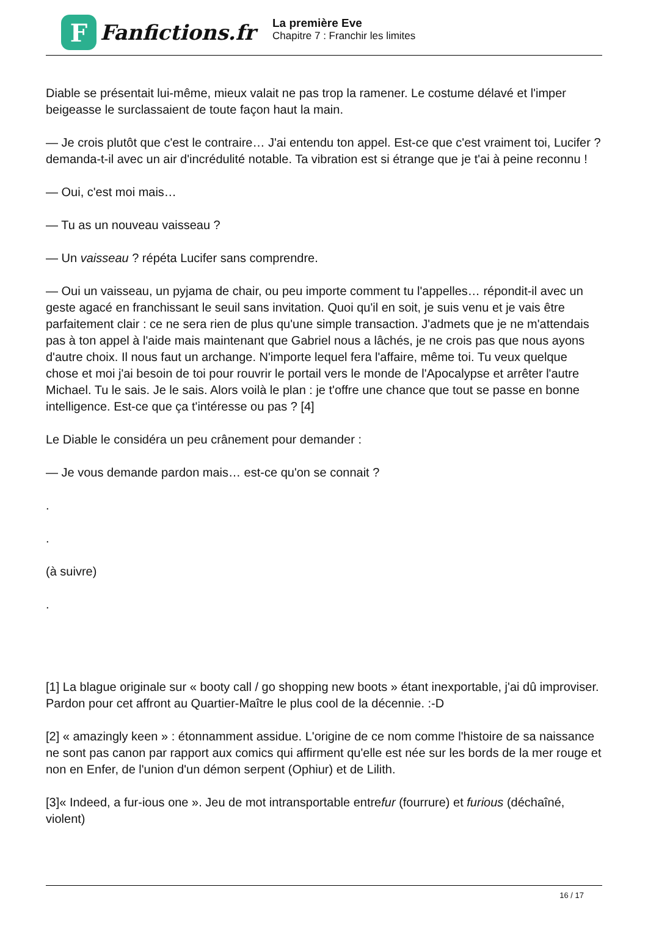F
Fanfictions.fr
La première Eve
Chapitre 7 : Franchir les limites
Diable se présentait lui-même, mieux valait ne pas trop la ramener. Le costume délavé et l'imper beigeasse le surclassaient de toute façon haut la main.
— Je crois plutôt que c'est le contraire… J'ai entendu ton appel. Est-ce que c'est vraiment toi, Lucifer ? demanda-t-il avec un air d'incrédulité notable. Ta vibration est si étrange que je t'ai à peine reconnu !
— Oui, c'est moi mais…
— Tu as un nouveau vaisseau ?
— Un vaisseau ? répéta Lucifer sans comprendre.
— Oui un vaisseau, un pyjama de chair, ou peu importe comment tu l'appelles… répondit-il avec un geste agacé en franchissant le seuil sans invitation. Quoi qu'il en soit, je suis venu et je vais être parfaitement clair : ce ne sera rien de plus qu'une simple transaction. J'admets que je ne m'attendais pas à ton appel à l'aide mais maintenant que Gabriel nous a lâchés, je ne crois pas que nous ayons d'autre choix. Il nous faut un archange. N'importe lequel fera l'affaire, même toi. Tu veux quelque chose et moi j'ai besoin de toi pour rouvrir le portail vers le monde de l'Apocalypse et arrêter l'autre Michael. Tu le sais. Je le sais. Alors voilà le plan : je t'offre une chance que tout se passe en bonne intelligence. Est-ce que ça t'intéresse ou pas ? [4]
Le Diable le considéra un peu crânement pour demander :
— Je vous demande pardon mais… est-ce qu'on se connait ?
.
.
(à suivre)
.
[1] La blague originale sur « booty call / go shopping new boots » étant inexportable, j'ai dû improviser. Pardon pour cet affront au Quartier-Maître le plus cool de la décennie. :-D
[2] « amazingly keen » : étonnamment assidue. L'origine de ce nom comme l'histoire de sa naissance ne sont pas canon par rapport aux comics qui affirment qu'elle est née sur les bords de la mer rouge et non en Enfer, de l'union d'un démon serpent (Ophiur) et de Lilith.
[3]« Indeed, a fur-ious one ». Jeu de mot intransportable entrefur (fourrure) et furious (déchaîné, violent)
16 / 17